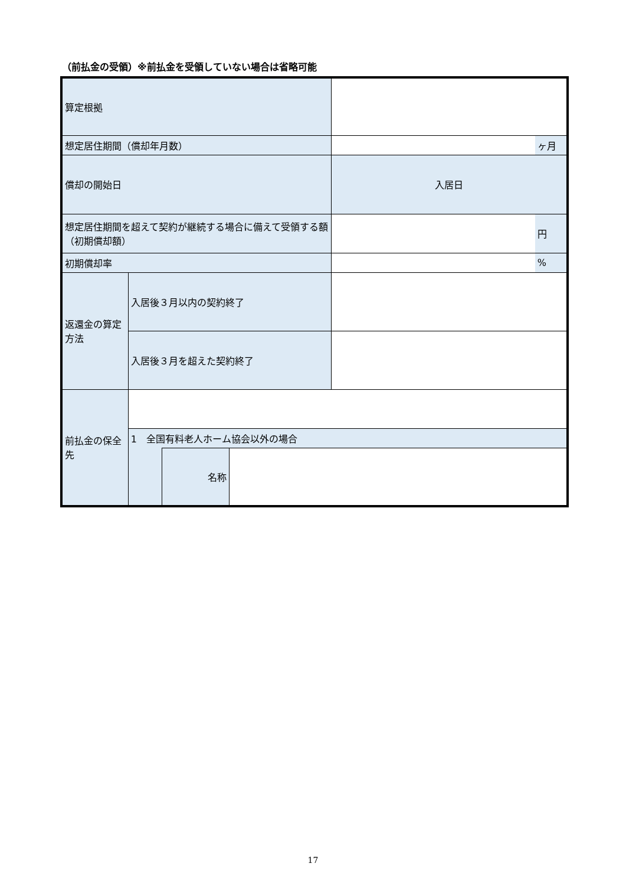（前払金の受領）※前払金を受領していない場合は省略可能
| 算定根拠 | | | | | |
| 想定居住期間（償却年月数） | | | | | ヶ月 |
| 償却の開始日 | | | | 入居日 | |
| 想定居住期間を超えて契約が継続する場合に備えて受領する額（初期償却額） | | | | | 円 |
| 初期償却率 | | | | | % |
| 返還金の算定方法 | 入居後３月以内の契約終了 | | | | |
| | 入居後３月を超えた契約終了 | | | | |
| 前払金の保全先 | | | | | |
| | 1 全国有料老人ホーム協会以外の場合 | | | | |
| | | 名称 | | | |
17